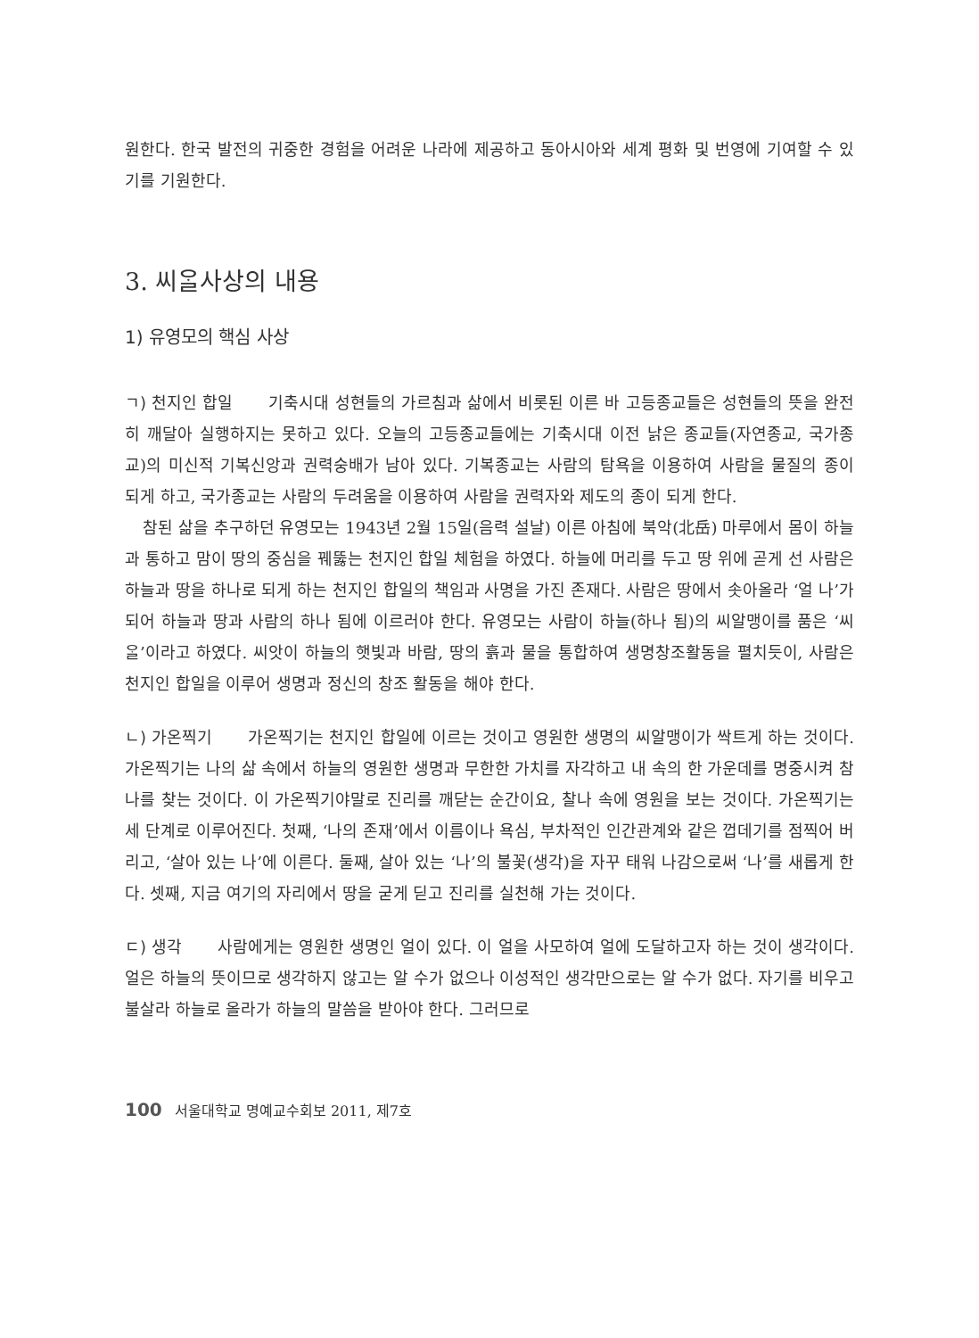원한다. 한국 발전의 귀중한 경험을 어려운 나라에 제공하고 동아시아와 세계 평화 및 번영에 기여할 수 있기를 기원한다.
3. 씨ᄋᆞᆯ사상의 내용
1) 유영모의 핵심 사상
ㄱ) 천지인 합일 기축시대 성현들의 가르침과 삶에서 비롯된 이른 바 고등종교들은 성현들의 뜻을 완전히 깨달아 실행하지는 못하고 있다. 오늘의 고등종교들에는 기축시대 이전 낡은 종교들(자연종교, 국가종교)의 미신적 기복신앙과 권력숭배가 남아 있다. 기복종교는 사람의 탐욕을 이용하여 사람을 물질의 종이 되게 하고, 국가종교는 사람의 두려움을 이용하여 사람을 권력자와 제도의 종이 되게 한다.
참된 삶을 추구하던 유영모는 1943년 2월 15일(음력 설날) 이른 아침에 북악(北岳) 마루에서 몸이 하늘과 통하고 맘이 땅의 중심을 꿰뚫는 천지인 합일 체험을 하였다. 하늘에 머리를 두고 땅 위에 곧게 선 사람은 하늘과 땅을 하나로 되게 하는 천지인 합일의 책임과 사명을 가진 존재다. 사람은 땅에서 솟아올라 ‘얼 나’가 되어 하늘과 땅과 사람의 하나 됨에 이르러야 한다. 유영모는 사람이 하늘(하나 됨)의 씨알맹이를 품은 ‘씨ᄋᆞᆯ’이라고 하였다. 씨앗이 하늘의 햇빛과 바람, 땅의 흙과 물을 통합하여 생명창조활동을 펼치듯이, 사람은 천지인 합일을 이루어 생명과 정신의 창조 활동을 해야 한다.
ㄴ) 가온찍기 가온찍기는 천지인 합일에 이르는 것이고 영원한 생명의 씨알맹이가 싹트게 하는 것이다. 가온찍기는 나의 삶 속에서 하늘의 영원한 생명과 무한한 가치를 자각하고 내 속의 한 가운데를 명중시켜 참 나를 찾는 것이다. 이 가온찍기야말로 진리를 깨닫는 순간이요, 찰나 속에 영원을 보는 것이다. 가온찍기는 세 단계로 이루어진다. 첫째, ‘나의 존재’에서 이름이나 욕심, 부차적인 인간관계와 같은 껍데기를 점찍어 버리고, ‘살아 있는 나’에 이른다. 둘째, 살아 있는 ‘나’의 불꽃(생각)을 자꾸 태워 나감으로써 ‘나’를 새롭게 한다. 셋째, 지금 여기의 자리에서 땅을 굳게 딛고 진리를 실천해 가는 것이다.
ㄷ) 생각 사람에게는 영원한 생명인 얼이 있다. 이 얼을 사모하여 얼에 도달하고자 하는 것이 생각이다. 얼은 하늘의 뜻이므로 생각하지 않고는 알 수가 없으나 이성적인 생각만으로는 알 수가 없다. 자기를 비우고 불살라 하늘로 올라가 하늘의 말씀을 받아야 한다. 그러므로
100 서울대학교 명예교수회보 2011, 제7호